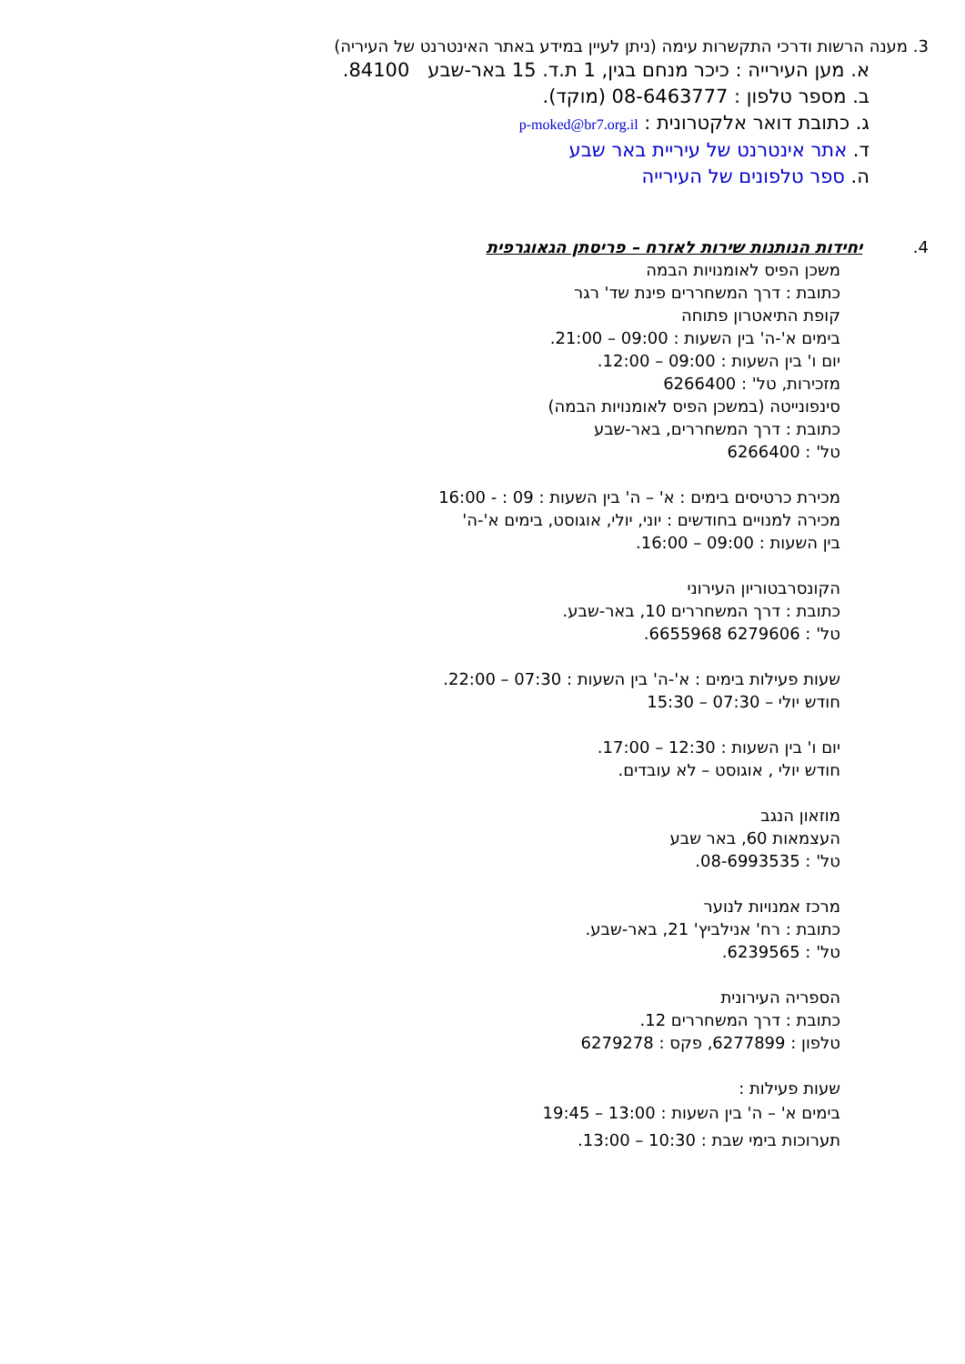3. מענה הרשות ודרכי התקשרות עימה (ניתן לעיין במידע באתר האינטרנט של העיריה)
א. מען העירייה : כיכר מנחם בגין, 1 ת.ד. 15 באר-שבע 84100.
ב. מספר טלפון : 08-6463777 (מוקד).
ג. כתובת דואר אלקטרונית : p-moked@br7.org.il
ד. אתר אינטרנט של עיריית באר שבע
ה. ספר טלפונים של העירייה
4. יחידות הנותנות שירות לאזרח – פריסתן הגאוגרפית
משכן הפיס לאומנויות הבמה
כתובת : דרך המשחררים פינת שד' רגר
קופת התיאטרון פתוחה
בימים א'-ה' בין השעות : 09:00 – 21:00.
יום ו' בין השעות : 09:00 – 12:00.
מזכירות, טל' : 6266400
סינפונייטה (במשכן הפיס לאומנויות הבמה)
כתובת : דרך המשחררים, באר-שבע
טל' : 6266400
מכירת כרטיסים בימים : א' – ה' בין השעות : 09 : - 16:00
מכירה למנויים בחודשים : יוני, יולי, אוגוסט, בימים א'-ה'
בין השעות : 09:00 – 16:00.
הקונסרבטוריון העירוני
כתובת : דרך המשחררים 10, באר-שבע.
טל' : 6279606 6655968.
שעות פעילות בימים : א'-ה' בין השעות : 07:30 – 22:00.
חודש יולי – 07:30 – 15:30
יום ו' בין השעות : 12:30 – 17:00.
חודש יולי , אוגוסט – לא עובדים.
מוזאון הנגב
העצמאות 60, באר שבע
טל' : 08-6993535.
מרכז אמנויות לנוער
כתובת : רח' אנילביץ' 21, באר-שבע.
טל' : 6239565.
הספריה העירונית
כתובת : דרך המשחררים 12.
טלפון : 6277899, פקס : 6279278
שעות פעילות :
בימים א' – ה' בין השעות : 13:00 – 19:45
תערוכות בימי שבת : 10:30 – 13:00.